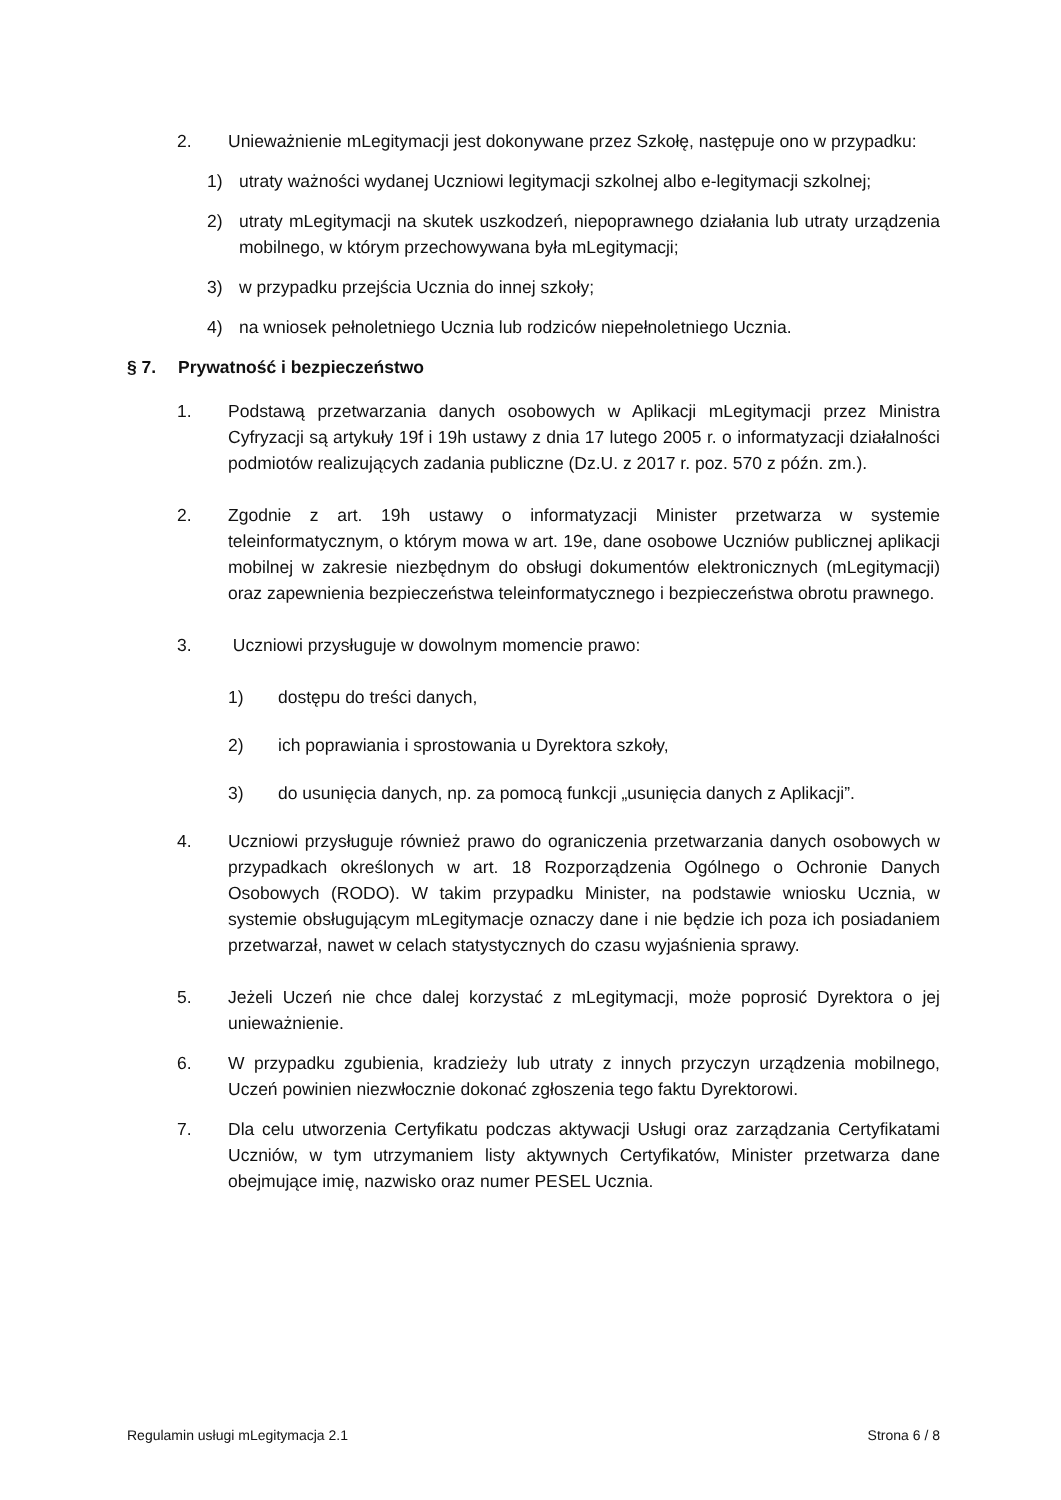2. Unieważnienie mLegitymacji jest dokonywane przez Szkołę, następuje ono w przypadku:
1) utraty ważności wydanej Uczniowi legitymacji szkolnej albo e-legitymacji szkolnej;
2) utraty mLegitymacji na skutek uszkodzeń, niepoprawnego działania lub utraty urządzenia mobilnego, w którym przechowywana była mLegitymacji;
3) w przypadku przejścia Ucznia do innej szkoły;
4) na wniosek pełnoletniego Ucznia lub rodziców niepełnoletniego Ucznia.
§ 7. Prywatność i bezpieczeństwo
1. Podstawą przetwarzania danych osobowych w Aplikacji mLegitymacji przez Ministra Cyfryzacji są artykuły 19f i 19h ustawy z dnia 17 lutego 2005 r. o informatyzacji działalności podmiotów realizujących zadania publiczne (Dz.U. z 2017 r. poz. 570 z późn. zm.).
2. Zgodnie z art. 19h ustawy o informatyzacji Minister przetwarza w systemie teleinformatycznym, o którym mowa w art. 19e, dane osobowe Uczniów publicznej aplikacji mobilnej w zakresie niezbędnym do obsługi dokumentów elektronicznych (mLegitymacji) oraz zapewnienia bezpieczeństwa teleinformatycznego i bezpieczeństwa obrotu prawnego.
3. Uczniowi przysługuje w dowolnym momencie prawo:
1) dostępu do treści danych,
2) ich poprawiania i sprostowania u Dyrektora szkoły,
3) do usunięcia danych, np. za pomocą funkcji „usunięcia danych z Aplikacji”.
4. Uczniowi przysługuje również prawo do ograniczenia przetwarzania danych osobowych w przypadkach określonych w art. 18 Rozporządzenia Ogólnego o Ochronie Danych Osobowych (RODO). W takim przypadku Minister, na podstawie wniosku Ucznia, w systemie obsługującym mLegitymacje oznaczy dane i nie będzie ich poza ich posiadaniem przetwarzał, nawet w celach statystycznych do czasu wyjaśnienia sprawy.
5. Jeżeli Uczeń nie chce dalej korzystać z mLegitymacji, może poprosić Dyrektora o jej unieważnienie.
6. W przypadku zgubienia, kradzieży lub utraty z innych przyczyn urządzenia mobilnego, Uczeń powinien niezwłocznie dokonać zgłoszenia tego faktu Dyrektorowi.
7. Dla celu utworzenia Certyfikatu podczas aktywacji Usługi oraz zarządzania Certyfikatami Uczniów, w tym utrzymaniem listy aktywnych Certyfikatów, Minister przetwarza dane obejmujące imię, nazwisko oraz numer PESEL Ucznia.
Regulamin usługi mLegitymacja 2.1 Strona 6 / 8